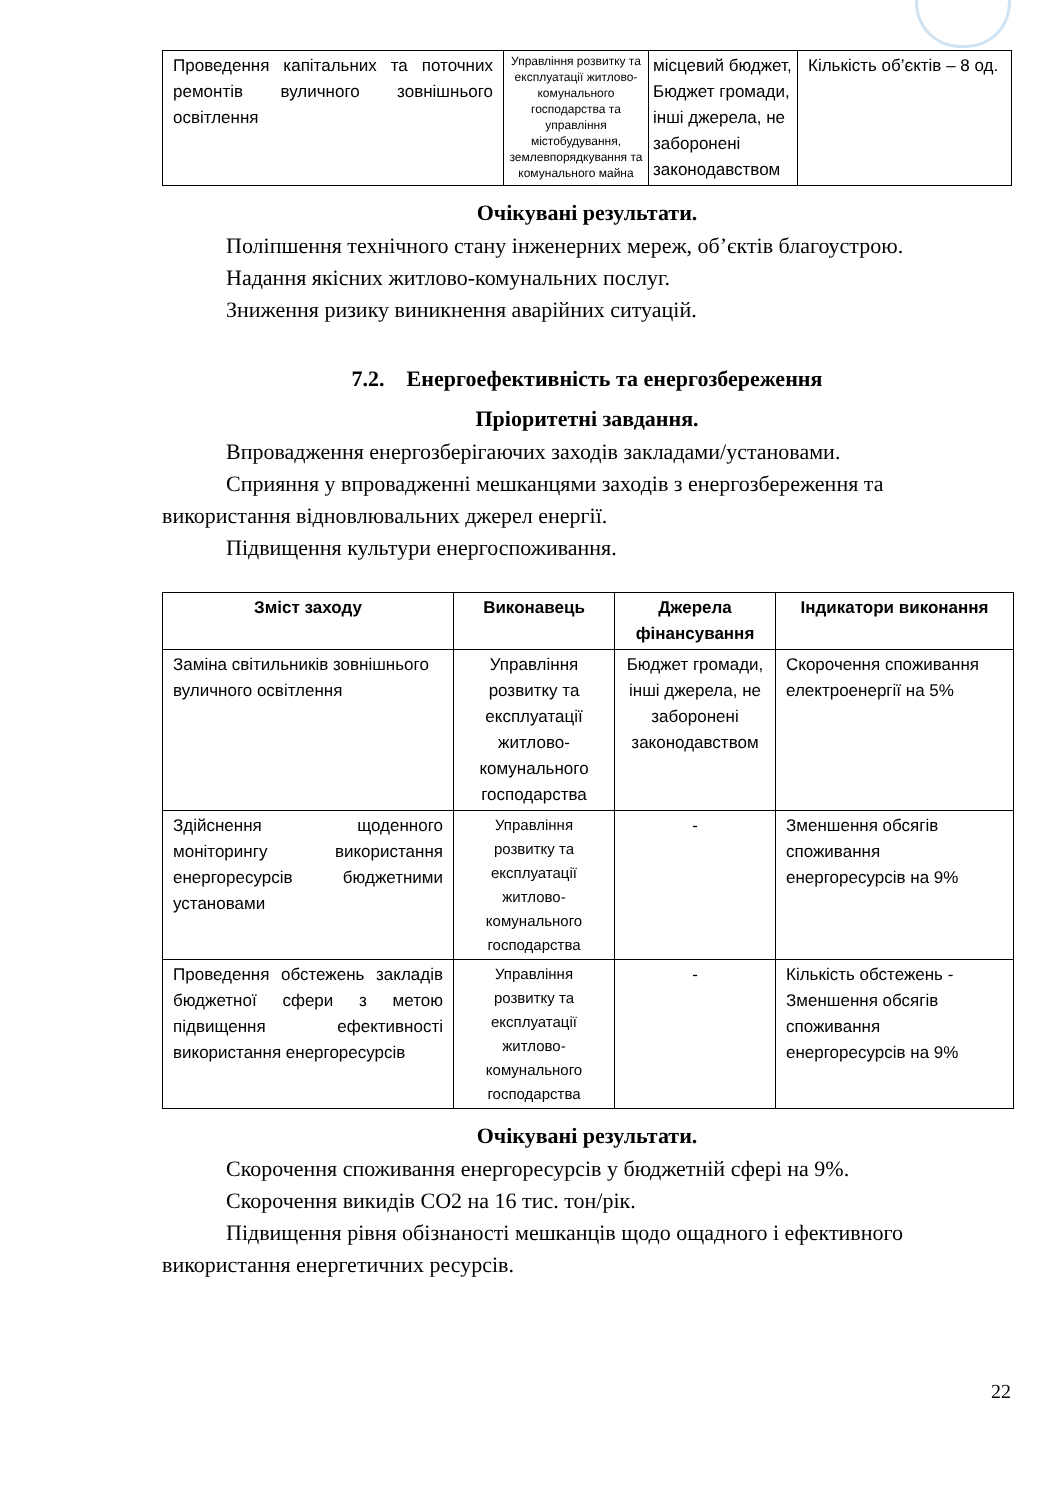| Проведення капітальних та поточних ремонтів вуличного зовнішнього освітлення | Управління розвитку та експлуатації житлово-комунального господарства та управління містобудування, землевпорядкування та комунального майна | місцевий бюджет, Бюджет громади, інші джерела, не заборонені законодавством | Кількість об’єктів – 8 од. |
Очікувані результати.
Поліпшення технічного стану інженерних мереж, об’єктів благоустрою.
Надання якісних житлово-комунальних послуг.
Зниження ризику виникнення аварійних ситуацій.
7.2. Енергоефективність та енергозбереження
Пріоритетні завдання.
Впровадження енергозберігаючих заходів закладами/установами.
Сприяння у впровадженні мешканцями заходів з енергозбереження та використання відновлювальних джерел енергії.
Підвищення культури енергоспоживання.
| Зміст заходу | Виконавець | Джерела фінансування | Індикатори виконання |
| --- | --- | --- | --- |
| Заміна світильників зовнішнього вуличного освітлення | Управління розвитку та експлуатації житлово-комунального господарства | Бюджет громади, інші джерела, не заборонені законодавством | Скорочення споживання електроенергії на 5% |
| Здійснення щоденного моніторингу використання енергоресурсів бюджетними установами | Управління розвитку та експлуатації житлово-комунального господарства | - | Зменшення обсягів споживання енергоресурсів на 9% |
| Проведення обстежень закладів бюджетної сфери з метою підвищення ефективності використання енергоресурсів | Управління розвитку та експлуатації житлово-комунального господарства | - | Кількість обстежень - Зменшення обсягів споживання енергоресурсів на 9% |
Очікувані результати.
Скорочення споживання енергоресурсів у бюджетній сфері на 9%.
Скорочення викидів СО2 на 16 тис. тон/рік.
Підвищення рівня обізнаності мешканців щодо ощадного і ефективного використання енергетичних ресурсів.
22